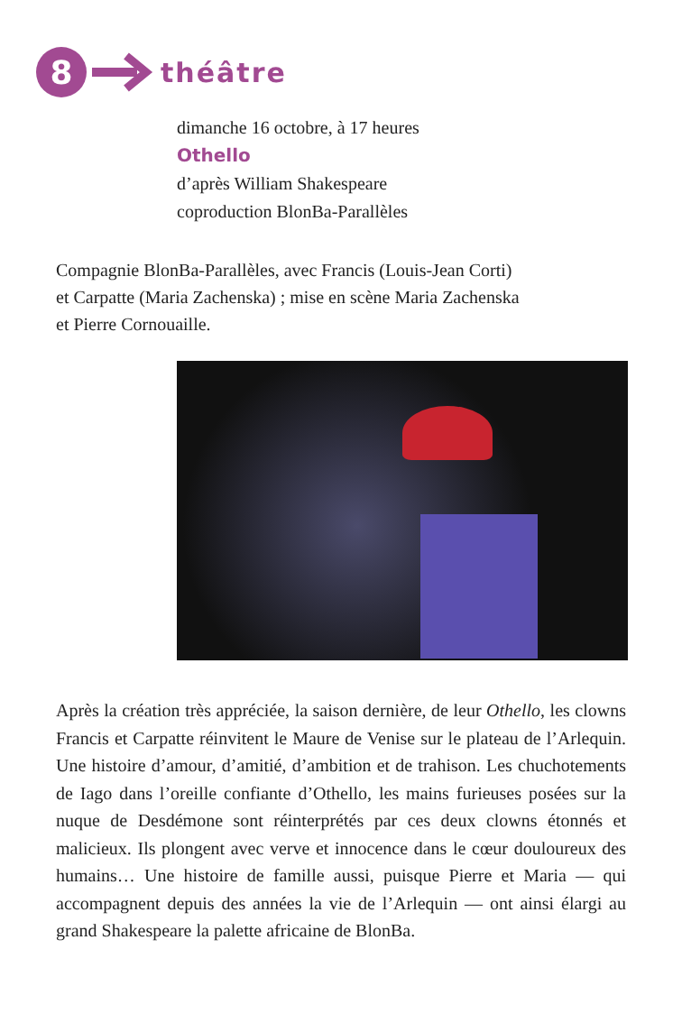8
théâtre
dimanche 16 octobre, à 17 heures
Othello
d’après William Shakespeare
coproduction BlonBa-Parallèles
Compagnie BlonBa-Parallèles, avec Francis (Louis-Jean Corti)
et Carpatte (Maria Zachenska) ; mise en scène Maria Zachenska
et Pierre Cornouaille.
Après la création très appréciée, la saison dernière, de leur Othello, les clowns Francis et Carpatte réinvitent le Maure de Venise sur le plateau de l’Arlequin. Une histoire d’amour, d’amitié, d’ambition et de trahison. Les chuchotements de Iago dans l’oreille confiante d’Othello, les mains furieuses posées sur la nuque de Desdémone sont réinterprétés par ces deux clowns étonnés et malicieux. Ils plongent avec verve et innocence dans le cœur douloureux des humains… Une histoire de famille aussi, puisque Pierre et Maria — qui accompagnent depuis des années la vie de l’Arlequin — ont ainsi élargi au grand Shakespeare la palette africaine de BlonBa.